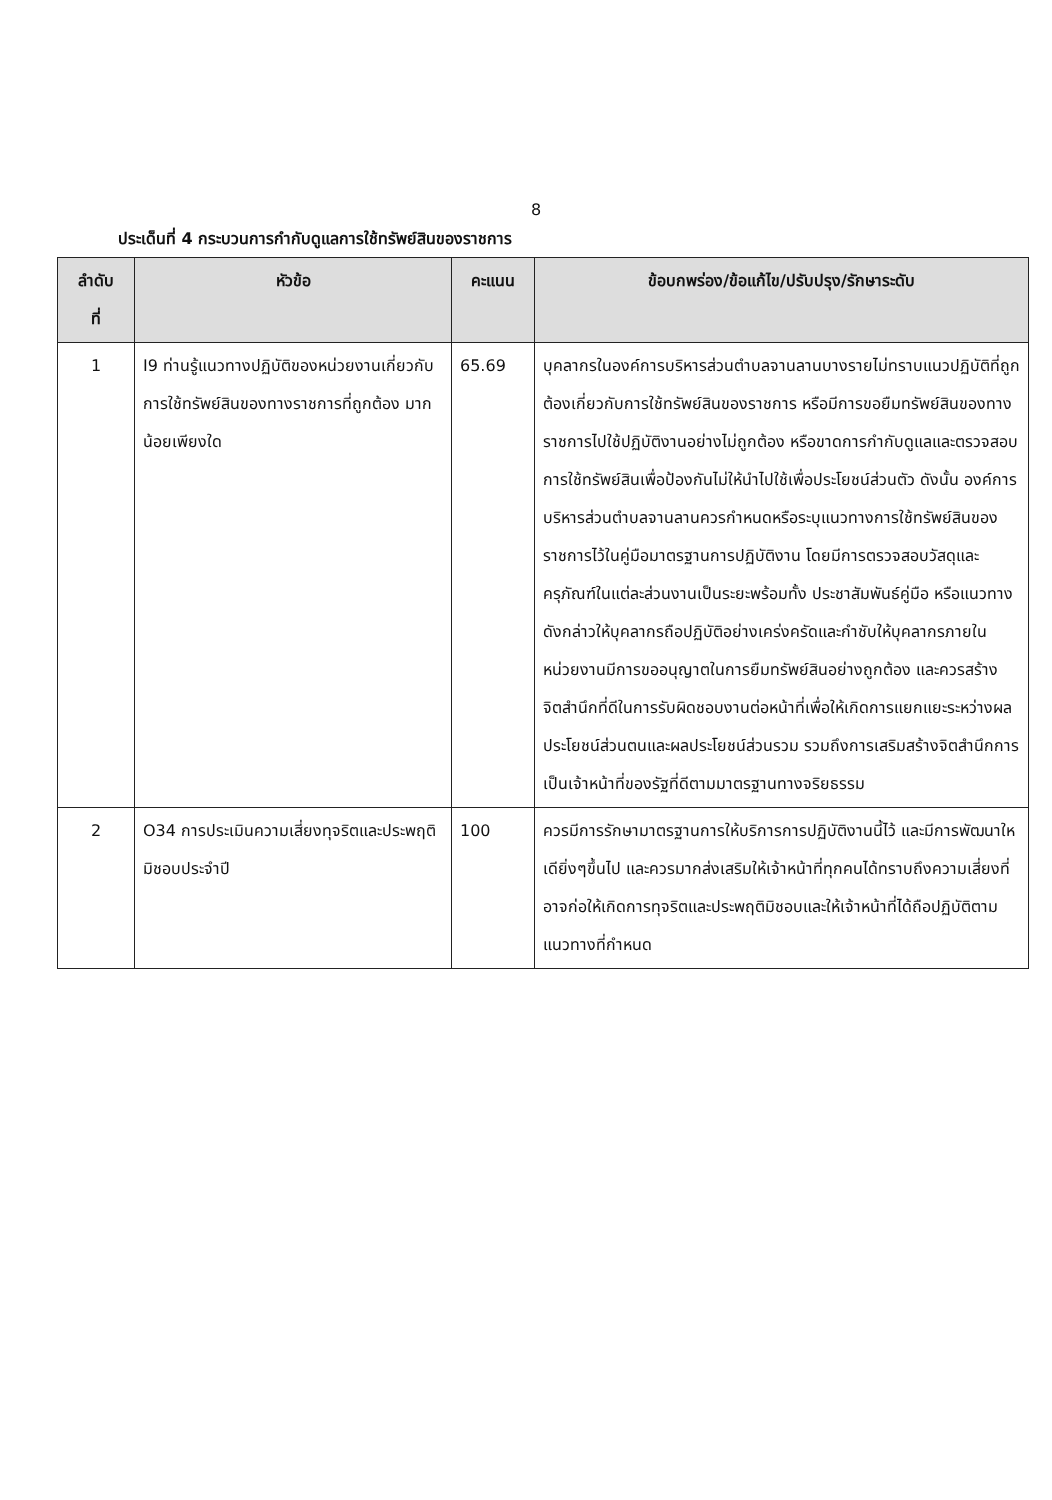8
ประเด็นที่ 4 กระบวนการกำกับดูแลการใช้ทรัพย์สินของราชการ
| ลำดับ ที่ | หัวข้อ | คะแนน | ข้อบกพร่อง/ข้อแก้ไข/ปรับปรุง/รักษาระดับ |
| --- | --- | --- | --- |
| 1 | I9 ท่านรู้แนวทางปฏิบัติของหน่วยงานเกี่ยวกับการใช้ทรัพย์สินของทางราชการที่ถูกต้อง มากน้อยเพียงใด | 65.69 | บุคลากรในองค์การบริหารส่วนตำบลจานลานบางรายไม่ทราบแนวปฏิบัติที่ถูกต้องเกี่ยวกับการใช้ทรัพย์สินของราชการ หรือมีการขอยืมทรัพย์สินของทางราชการไปใช้ปฏิบัติงานอย่างไม่ถูกต้อง หรือขาดการกำกับดูแลและตรวจสอบการใช้ทรัพย์สินเพื่อป้องกันไม่ให้นำไปใช้เพื่อประโยชน์ส่วนตัว ดังนั้น องค์การบริหารส่วนตำบลจานลานควรกำหนดหรือระบุแนวทางการใช้ทรัพย์สินของราชการไว้ในคู่มือมาตรฐานการปฏิบัติงาน โดยมีการตรวจสอบวัสดุและครุภัณฑ์ในแต่ละส่วนงานเป็นระยะพร้อมทั้ง ประชาสัมพันธ์คู่มือ หรือแนวทางดังกล่าวให้บุคลากรถือปฏิบัติอย่างเคร่งครัดและกำชับให้บุคลากรภายในหน่วยงานมีการขออนุญาตในการยืมทรัพย์สินอย่างถูกต้อง และควรสร้างจิตสำนึกที่ดีในการรับผิดชอบงานต่อหน้าที่เพื่อให้เกิดการแยกแยะระหว่างผลประโยชน์ส่วนตนและผลประโยชน์ส่วนรวม รวมถึงการเสริมสร้างจิตสำนึกการเป็นเจ้าหน้าที่ของรัฐที่ดีตามมาตรฐานทางจริยธรรม |
| 2 | O34 การประเมินความเสี่ยงทุจริตและประพฤติมิชอบประจำปี | 100 | ควรมีการรักษามาตรฐานการให้บริการการปฏิบัติงานนี้ไว้ และมีการพัฒนาใหเดียิ่งๆขึ้นไป และควรมากส่งเสริมให้เจ้าหน้าที่ทุกคนได้ทราบถึงความเสี่ยงที่อาจก่อให้เกิดการทุจริตและประพฤติมิชอบและให้เจ้าหน้าที่ได้ถือปฏิบัติตามแนวทางที่กำหนด |